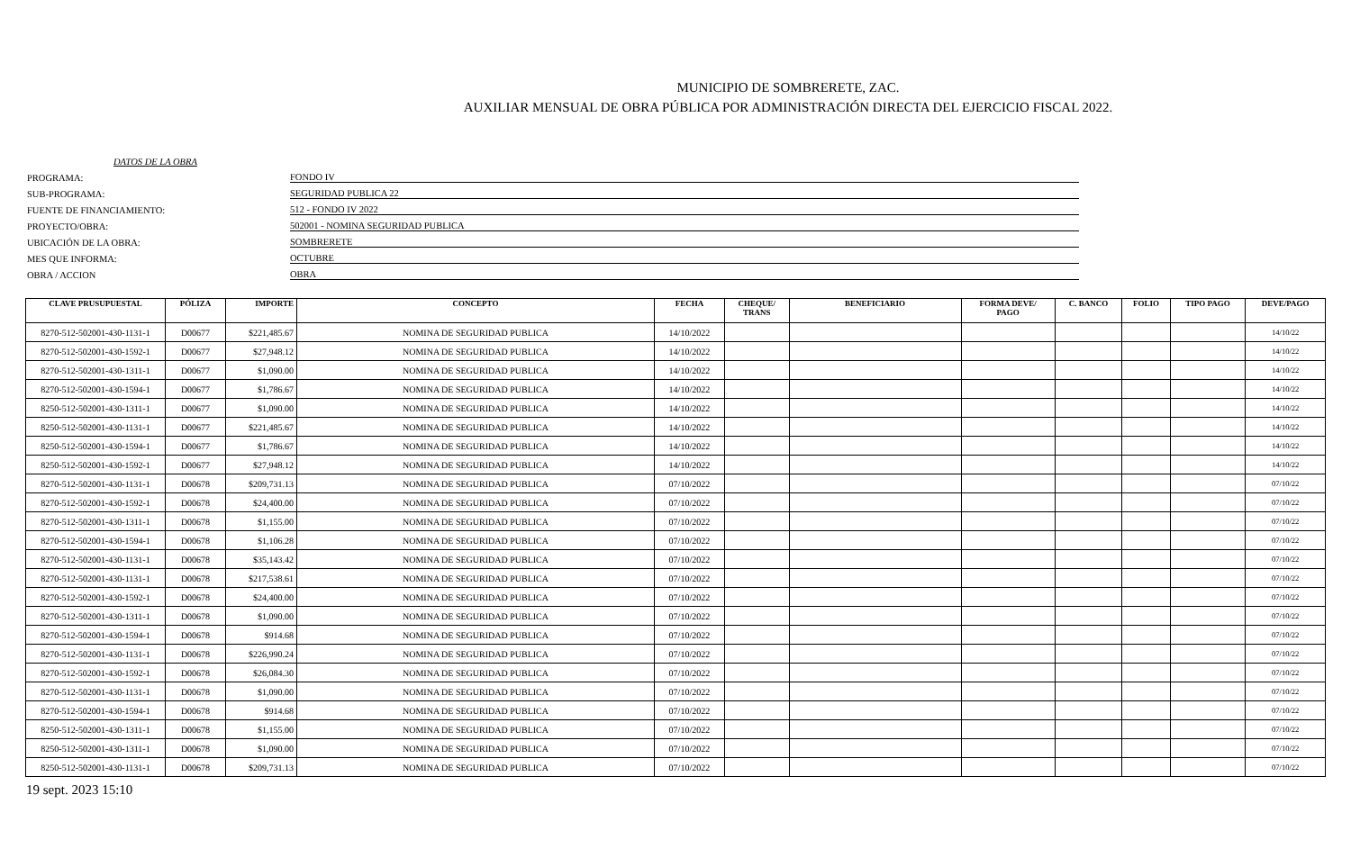MUNICIPIO DE SOMBRERETE, ZAC.
AUXILIAR MENSUAL DE OBRA PÚBLICA POR ADMINISTRACIÓN DIRECTA DEL EJERCICIO FISCAL 2022.
DATOS DE LA OBRA
PROGRAMA:
FONDO IV
SUB-PROGRAMA:
SEGURIDAD PUBLICA 22
FUENTE DE FINANCIAMIENTO:
512 - FONDO IV 2022
PROYECTO/OBRA:
502001 - NOMINA SEGURIDAD PUBLICA
UBICACIÓN DE LA OBRA:
SOMBRERETE
MES QUE INFORMA:
OCTUBRE
OBRA / ACCION
OBRA
| CLAVE PRUSUPUESTAL | PÓLIZA | IMPORTE | CONCEPTO | FECHA | CHEQUE/ TRANS | BENEFICIARIO | FORMA DEVE/ PAGO | C. BANCO | FOLIO | TIPO PAGO | DEVE/PAGO |
| --- | --- | --- | --- | --- | --- | --- | --- | --- | --- | --- | --- |
| 8270-512-502001-430-1131-1 | D00677 | $221,485.67 | NOMINA DE SEGURIDAD PUBLICA | 14/10/2022 | | | | | | | 14/10/22 |
| 8270-512-502001-430-1592-1 | D00677 | $27,948.12 | NOMINA DE SEGURIDAD PUBLICA | 14/10/2022 | | | | | | | 14/10/22 |
| 8270-512-502001-430-1311-1 | D00677 | $1,090.00 | NOMINA DE SEGURIDAD PUBLICA | 14/10/2022 | | | | | | | 14/10/22 |
| 8270-512-502001-430-1594-1 | D00677 | $1,786.67 | NOMINA DE SEGURIDAD PUBLICA | 14/10/2022 | | | | | | | 14/10/22 |
| 8250-512-502001-430-1311-1 | D00677 | $1,090.00 | NOMINA DE SEGURIDAD PUBLICA | 14/10/2022 | | | | | | | 14/10/22 |
| 8250-512-502001-430-1131-1 | D00677 | $221,485.67 | NOMINA DE SEGURIDAD PUBLICA | 14/10/2022 | | | | | | | 14/10/22 |
| 8250-512-502001-430-1594-1 | D00677 | $1,786.67 | NOMINA DE SEGURIDAD PUBLICA | 14/10/2022 | | | | | | | 14/10/22 |
| 8250-512-502001-430-1592-1 | D00677 | $27,948.12 | NOMINA DE SEGURIDAD PUBLICA | 14/10/2022 | | | | | | | 14/10/22 |
| 8270-512-502001-430-1131-1 | D00678 | $209,731.13 | NOMINA DE SEGURIDAD PUBLICA | 07/10/2022 | | | | | | | 07/10/22 |
| 8270-512-502001-430-1592-1 | D00678 | $24,400.00 | NOMINA DE SEGURIDAD PUBLICA | 07/10/2022 | | | | | | | 07/10/22 |
| 8270-512-502001-430-1311-1 | D00678 | $1,155.00 | NOMINA DE SEGURIDAD PUBLICA | 07/10/2022 | | | | | | | 07/10/22 |
| 8270-512-502001-430-1594-1 | D00678 | $1,106.28 | NOMINA DE SEGURIDAD PUBLICA | 07/10/2022 | | | | | | | 07/10/22 |
| 8270-512-502001-430-1131-1 | D00678 | $35,143.42 | NOMINA DE SEGURIDAD PUBLICA | 07/10/2022 | | | | | | | 07/10/22 |
| 8270-512-502001-430-1131-1 | D00678 | $217,538.61 | NOMINA DE SEGURIDAD PUBLICA | 07/10/2022 | | | | | | | 07/10/22 |
| 8270-512-502001-430-1592-1 | D00678 | $24,400.00 | NOMINA DE SEGURIDAD PUBLICA | 07/10/2022 | | | | | | | 07/10/22 |
| 8270-512-502001-430-1311-1 | D00678 | $1,090.00 | NOMINA DE SEGURIDAD PUBLICA | 07/10/2022 | | | | | | | 07/10/22 |
| 8270-512-502001-430-1594-1 | D00678 | $914.68 | NOMINA DE SEGURIDAD PUBLICA | 07/10/2022 | | | | | | | 07/10/22 |
| 8270-512-502001-430-1131-1 | D00678 | $226,990.24 | NOMINA DE SEGURIDAD PUBLICA | 07/10/2022 | | | | | | | 07/10/22 |
| 8270-512-502001-430-1592-1 | D00678 | $26,084.30 | NOMINA DE SEGURIDAD PUBLICA | 07/10/2022 | | | | | | | 07/10/22 |
| 8270-512-502001-430-1131-1 | D00678 | $1,090.00 | NOMINA DE SEGURIDAD PUBLICA | 07/10/2022 | | | | | | | 07/10/22 |
| 8270-512-502001-430-1594-1 | D00678 | $914.68 | NOMINA DE SEGURIDAD PUBLICA | 07/10/2022 | | | | | | | 07/10/22 |
| 8250-512-502001-430-1311-1 | D00678 | $1,155.00 | NOMINA DE SEGURIDAD PUBLICA | 07/10/2022 | | | | | | | 07/10/22 |
| 8250-512-502001-430-1311-1 | D00678 | $1,090.00 | NOMINA DE SEGURIDAD PUBLICA | 07/10/2022 | | | | | | | 07/10/22 |
| 8250-512-502001-430-1131-1 | D00678 | $209,731.13 | NOMINA DE SEGURIDAD PUBLICA | 07/10/2022 | | | | | | | 07/10/22 |
19 sept. 2023 15:10